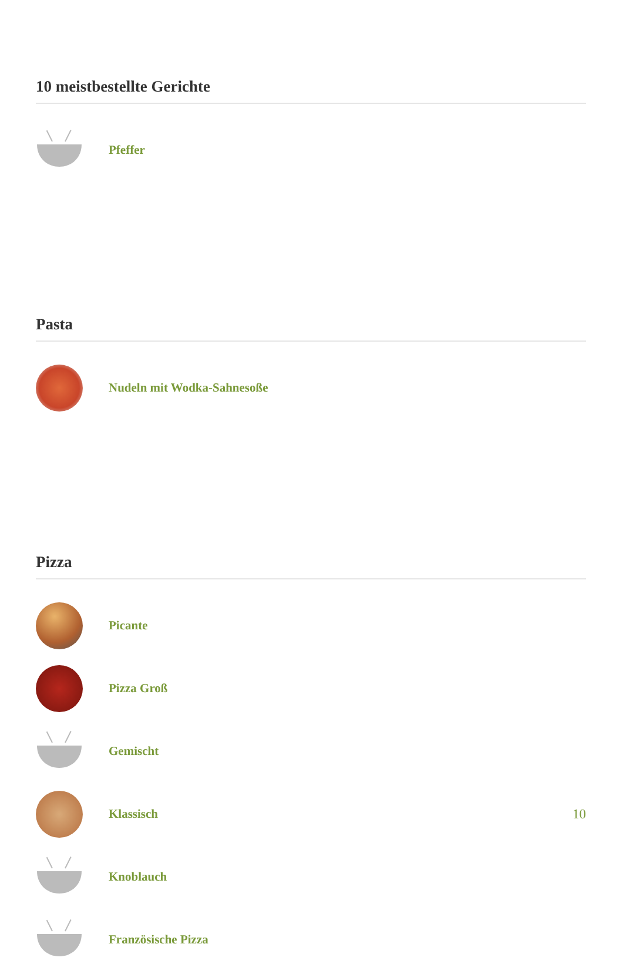10 meistbestellte Gerichte
Pfeffer
Pasta
Nudeln mit Wodka-Sahnesoße
Pizza
Picante
Pizza Groß
Gemischt
Klassisch 10
Knoblauch
Französische Pizza